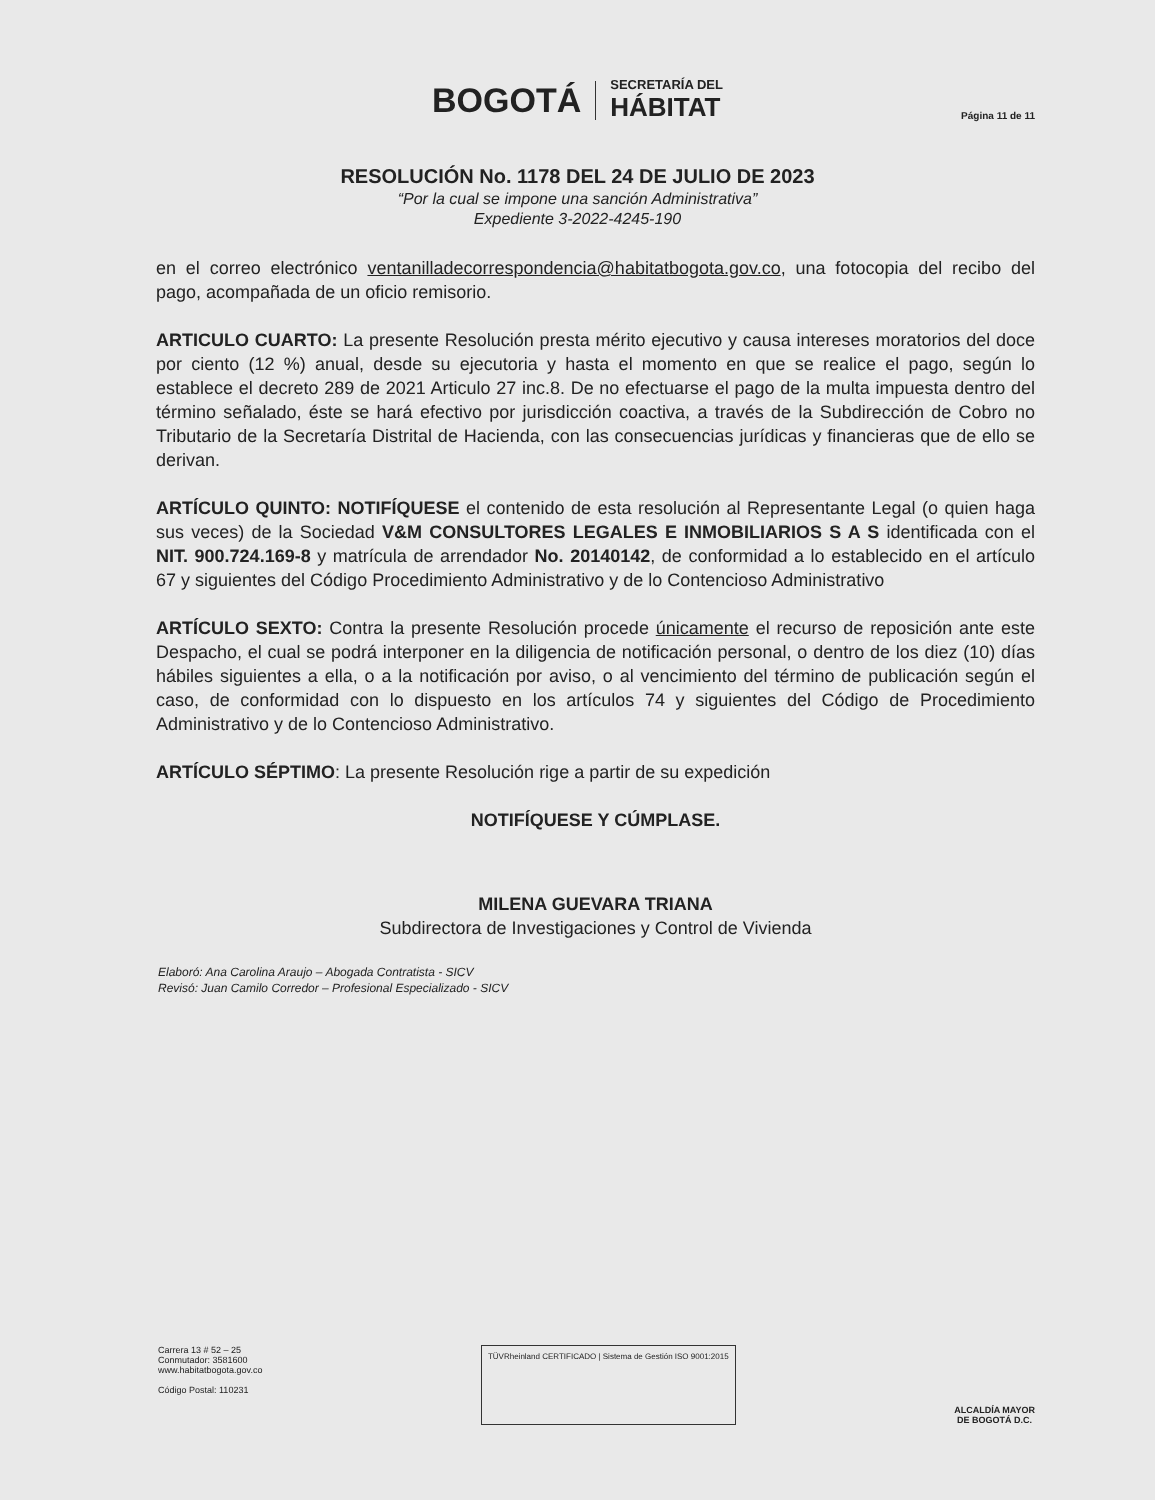BOGOTÁ
SECRETARÍA DEL
HÁBITAT
Página 11 de 11
RESOLUCIÓN No. 1178 DEL 24 DE JULIO DE 2023
“Por la cual se impone una sanción Administrativa”
Expediente 3-2022-4245-190
en el correo electrónico ventanilladecorrespondencia@habitatbogota.gov.co, una fotocopia del recibo del pago, acompañada de un oficio remisorio.
ARTICULO CUARTO: La presente Resolución presta mérito ejecutivo y causa intereses moratorios del doce por ciento (12 %) anual, desde su ejecutoria y hasta el momento en que se realice el pago, según lo establece el decreto 289 de 2021 Articulo 27 inc.8. De no efectuarse el pago de la multa impuesta dentro del término señalado, éste se hará efectivo por jurisdicción coactiva, a través de la Subdirección de Cobro no Tributario de la Secretaría Distrital de Hacienda, con las consecuencias jurídicas y financieras que de ello se derivan.
ARTÍCULO QUINTO: NOTIFÍQUESE el contenido de esta resolución al Representante Legal (o quien haga sus veces) de la Sociedad V&M CONSULTORES LEGALES E INMOBILIARIOS S A S identificada con el NIT. 900.724.169-8 y matrícula de arrendador No. 20140142, de conformidad a lo establecido en el artículo 67 y siguientes del Código Procedimiento Administrativo y de lo Contencioso Administrativo
ARTÍCULO SEXTO: Contra la presente Resolución procede únicamente el recurso de reposición ante este Despacho, el cual se podrá interponer en la diligencia de notificación personal, o dentro de los diez (10) días hábiles siguientes a ella, o a la notificación por aviso, o al vencimiento del término de publicación según el caso, de conformidad con lo dispuesto en los artículos 74 y siguientes del Código de Procedimiento Administrativo y de lo Contencioso Administrativo.
ARTÍCULO SÉPTIMO: La presente Resolución rige a partir de su expedición
NOTIFÍQUESE Y CÚMPLASE.
MILENA GUEVARA TRIANA
Subdirectora de Investigaciones y Control de Vivienda
Elaboró: Ana Carolina Araujo – Abogada Contratista - SICV
Revisó: Juan Camilo Corredor – Profesional Especializado - SICV
Carrera 13 # 52 – 25
Conmutador: 3581600
www.habitatbogota.gov.co
Código Postal: 110231
TÜVRheinland CERTIFICADO | Sistema de Gestión ISO 9001:2015
ALCALDÍA MAYOR
DE BOGOTÁ D.C.